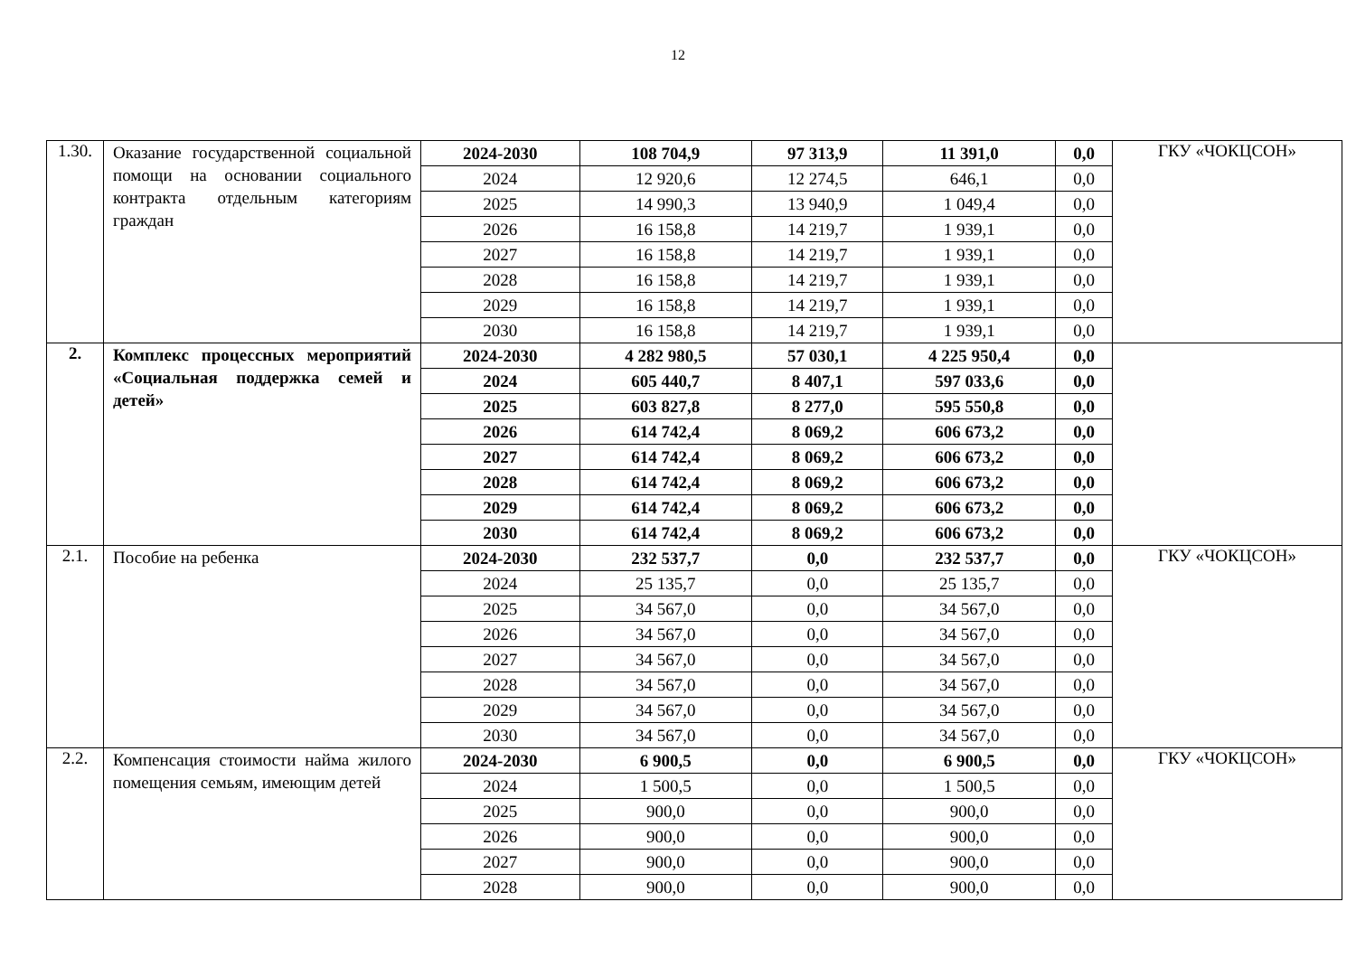12
| 1.30. | Оказание государственной социальной помощи на основании социального контракта отдельным категориям граждан | 2024-2030 | 108 704,9 | 97 313,9 | 11 391,0 | 0,0 | ГКУ «ЧОКЦСОН» |
| | | 2024 | 12 920,6 | 12 274,5 | 646,1 | 0,0 | |
| | | 2025 | 14 990,3 | 13 940,9 | 1 049,4 | 0,0 | |
| | | 2026 | 16 158,8 | 14 219,7 | 1 939,1 | 0,0 | |
| | | 2027 | 16 158,8 | 14 219,7 | 1 939,1 | 0,0 | |
| | | 2028 | 16 158,8 | 14 219,7 | 1 939,1 | 0,0 | |
| | | 2029 | 16 158,8 | 14 219,7 | 1 939,1 | 0,0 | |
| | | 2030 | 16 158,8 | 14 219,7 | 1 939,1 | 0,0 | |
| 2. | Комплекс процессных мероприятий «Социальная поддержка семей и детей» | 2024-2030 | 4 282 980,5 | 57 030,1 | 4 225 950,4 | 0,0 | |
| | | 2024 | 605 440,7 | 8 407,1 | 597 033,6 | 0,0 | |
| | | 2025 | 603 827,8 | 8 277,0 | 595 550,8 | 0,0 | |
| | | 2026 | 614 742,4 | 8 069,2 | 606 673,2 | 0,0 | |
| | | 2027 | 614 742,4 | 8 069,2 | 606 673,2 | 0,0 | |
| | | 2028 | 614 742,4 | 8 069,2 | 606 673,2 | 0,0 | |
| | | 2029 | 614 742,4 | 8 069,2 | 606 673,2 | 0,0 | |
| | | 2030 | 614 742,4 | 8 069,2 | 606 673,2 | 0,0 | |
| 2.1. | Пособие на ребенка | 2024-2030 | 232 537,7 | 0,0 | 232 537,7 | 0,0 | ГКУ «ЧОКЦСОН» |
| | | 2024 | 25 135,7 | 0,0 | 25 135,7 | 0,0 | |
| | | 2025 | 34 567,0 | 0,0 | 34 567,0 | 0,0 | |
| | | 2026 | 34 567,0 | 0,0 | 34 567,0 | 0,0 | |
| | | 2027 | 34 567,0 | 0,0 | 34 567,0 | 0,0 | |
| | | 2028 | 34 567,0 | 0,0 | 34 567,0 | 0,0 | |
| | | 2029 | 34 567,0 | 0,0 | 34 567,0 | 0,0 | |
| | | 2030 | 34 567,0 | 0,0 | 34 567,0 | 0,0 | |
| 2.2. | Компенсация стоимости найма жилого помещения семьям, имеющим детей | 2024-2030 | 6 900,5 | 0,0 | 6 900,5 | 0,0 | ГКУ «ЧОКЦСОН» |
| | | 2024 | 1 500,5 | 0,0 | 1 500,5 | 0,0 | |
| | | 2025 | 900,0 | 0,0 | 900,0 | 0,0 | |
| | | 2026 | 900,0 | 0,0 | 900,0 | 0,0 | |
| | | 2027 | 900,0 | 0,0 | 900,0 | 0,0 | |
| | | 2028 | 900,0 | 0,0 | 900,0 | 0,0 | |